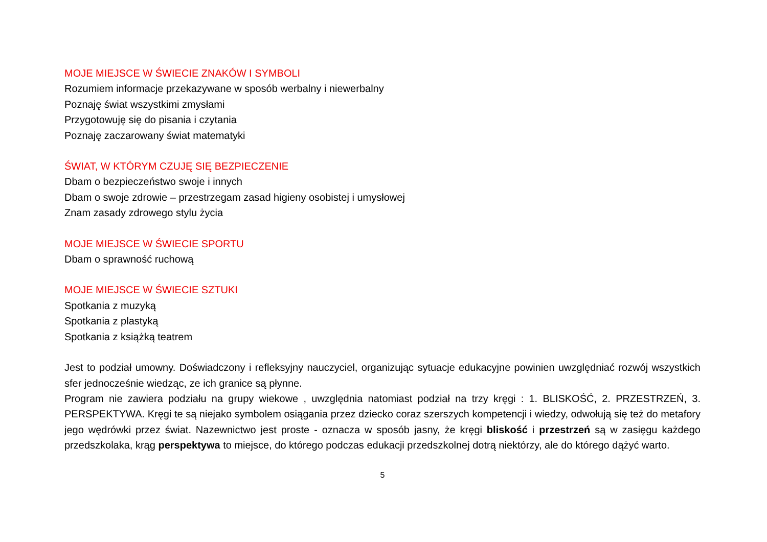MOJE MIEJSCE W ŚWIECIE ZNAKÓW I SYMBOLI
Rozumiem informacje przekazywane w sposób werbalny i niewerbalny
Poznaję świat wszystkimi zmysłami
Przygotowuję się do pisania i czytania
Poznaję zaczarowany świat matematyki
ŚWIAT, W KTÓRYM CZUJĘ SIĘ BEZPIECZENIE
Dbam o bezpieczeństwo swoje i innych
Dbam o swoje zdrowie – przestrzegam zasad higieny osobistej i umysłowej
Znam zasady zdrowego stylu życia
MOJE MIEJSCE W ŚWIECIE SPORTU
Dbam o sprawność ruchową
MOJE MIEJSCE W ŚWIECIE SZTUKI
Spotkania z muzyką
Spotkania z plastyką
Spotkania z książką teatrem
Jest to podział umowny. Doświadczony i refleksyjny nauczyciel, organizując sytuacje edukacyjne powinien uwzględniać rozwój wszystkich sfer jednocześnie wiedząc, ze ich granice są płynne.
Program nie zawiera podziału na grupy wiekowe , uwzględnia natomiast podział na trzy kręgi : 1. BLISKOŚĆ, 2. PRZESTRZEŃ, 3. PERSPEKTYWA. Kręgi te są niejako symbolem osiągania przez dziecko coraz szerszych kompetencji i wiedzy, odwołują się też do metafory jego wędrówki przez świat. Nazewnictwo jest proste - oznacza w sposób jasny, że kręgi bliskość i przestrzeń są w zasięgu każdego przedszkolaka, krąg perspektywa to miejsce, do którego podczas edukacji przedszkolnej dotrą niektórzy, ale do którego dążyć warto.
5